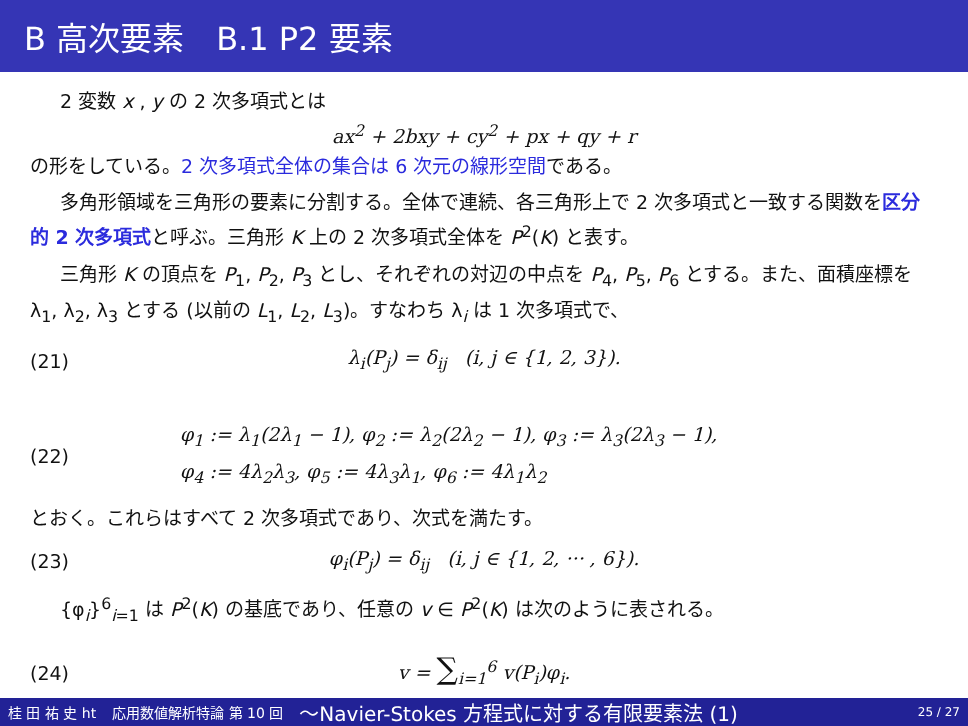B 高次要素　B.1 P2 要素
2 変数 x , y の 2 次多項式とは
ax<sup>2</sup> + 2bxy + cy<sup>2</sup> + px + qy + r
の形をしている。2 次多項式全体の集合は 6 次元の線形空間である。
多角形領域を三角形の要素に分割する。全体で連続、各三角形上で 2 次多項式と一致する関数を区分的 2 次多項式と呼ぶ。三角形 K 上の 2 次多項式全体を P<sup>2</sup>(K) と表す。
三角形 K の頂点を P<sub>1</sub>, P<sub>2</sub>, P<sub>3</sub> とし、それぞれの対辺の中点を P<sub>4</sub>, P<sub>5</sub>, P<sub>6</sub> とする。また、面積座標を λ<sub>1</sub>, λ<sub>2</sub>, λ<sub>3</sub> とする (以前の L<sub>1</sub>, L<sub>2</sub>, L<sub>3</sub>)。すなわち λ<sub>i</sub> は 1 次多項式で、
(21)
λ<sub>i</sub>(P<sub>j</sub>) = δ<sub>ij</sub> (i, j ∈ {1, 2, 3}).
(22)
φ<sub>1</sub> := λ<sub>1</sub>(2λ<sub>1</sub> − 1), φ<sub>2</sub> := λ<sub>2</sub>(2λ<sub>2</sub> − 1), φ<sub>3</sub> := λ<sub>3</sub>(2λ<sub>3</sub> − 1),
φ<sub>4</sub> := 4λ<sub>2</sub>λ<sub>3</sub>, φ<sub>5</sub> := 4λ<sub>3</sub>λ<sub>1</sub>, φ<sub>6</sub> := 4λ<sub>1</sub>λ<sub>2</sub>
とおく。これらはすべて 2 次多項式であり、次式を満たす。
(23)
φ<sub>i</sub>(P<sub>j</sub>) = δ<sub>ij</sub> (i, j ∈ {1, 2, ··· , 6}).
{φ<sub>i</sub>}<sup>6</sup><sub>i=1</sub> は P<sup>2</sup>(K) の基底であり、任意の v ∈ P<sup>2</sup>(K) は次のように表される。
(24) v = ∑<sub>i=1</sub><sup>6</sup> v(P<sub>i</sub>)φ<sub>i</sub>.
桂 田 祐 史 ht 応用数値解析特論 第 10 回 〜Navier-Stokes 方程式に対する有限要素法 (1) 25 / 27